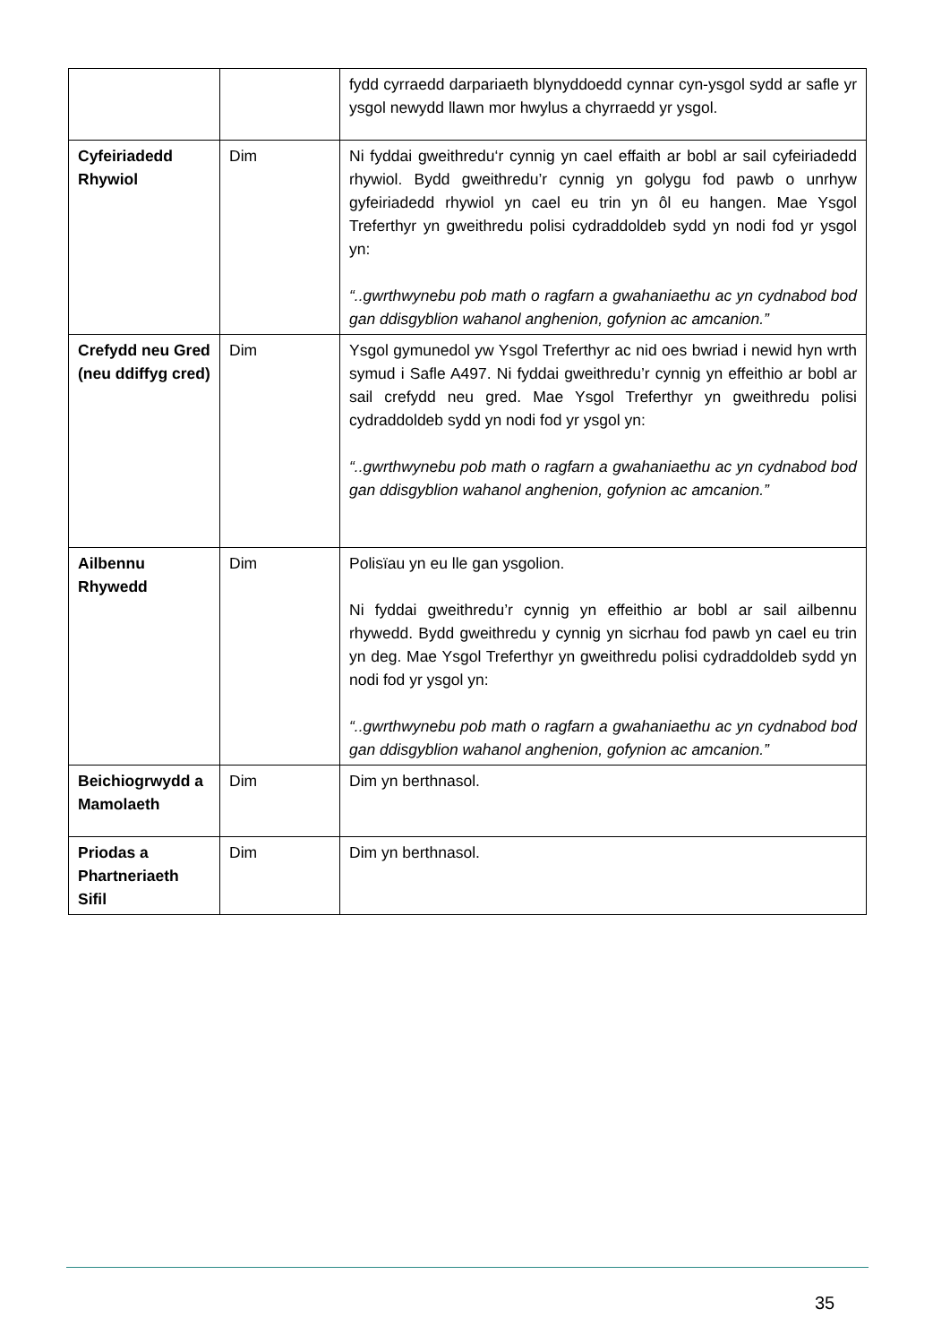| | | fydd cyrraedd darpariaeth blynyddoedd cynnar cyn-ysgol sydd ar safle yr ysgol newydd llawn mor hwylus a chyrraedd yr ysgol. |
| Cyfeiriadedd Rhywiol | Dim | Ni fyddai gweithredu‘r cynnig yn cael effaith ar bobl ar sail cyfeiriadedd rhywiol. Bydd gweithredu’r cynnig yn golygu fod pawb o unrhyw gyfeiriadedd rhywiol yn cael eu trin yn ôl eu hangen. Mae Ysgol Treferthyr yn gweithredu polisi cydraddoldeb sydd yn nodi fod yr ysgol yn: “..gwrthwynebu pob math o ragfarn a gwahaniaethu ac yn cydnabod bod gan ddisgyblion wahanol anghenion, gofynion ac amcanion.” |
| Crefydd neu Gred (neu ddiffyg cred) | Dim | Ysgol gymunedol yw Ysgol Treferthyr ac nid oes bwriad i newid hyn wrth symud i Safle A497. Ni fyddai gweithredu’r cynnig yn effeithio ar bobl ar sail crefydd neu gred. Mae Ysgol Treferthyr yn gweithredu polisi cydraddoldeb sydd yn nodi fod yr ysgol yn: “..gwrthwynebu pob math o ragfarn a gwahaniaethu ac yn cydnabod bod gan ddisgyblion wahanol anghenion, gofynion ac amcanion.” |
| Ailbennu Rhywedd | Dim | Polisïau yn eu lle gan ysgolion. Ni fyddai gweithredu’r cynnig yn effeithio ar bobl ar sail ailbennu rhywedd. Bydd gweithredu y cynnig yn sicrhau fod pawb yn cael eu trin yn deg. Mae Ysgol Treferthyr yn gweithredu polisi cydraddoldeb sydd yn nodi fod yr ysgol yn: “..gwrthwynebu pob math o ragfarn a gwahaniaethu ac yn cydnabod bod gan ddisgyblion wahanol anghenion, gofynion ac amcanion.” |
| Beichiogrwydd a Mamolaeth | Dim | Dim yn berthnasol. |
| Priodas a Phartneriaeth Sifil | Dim | Dim yn berthnasol. |
35